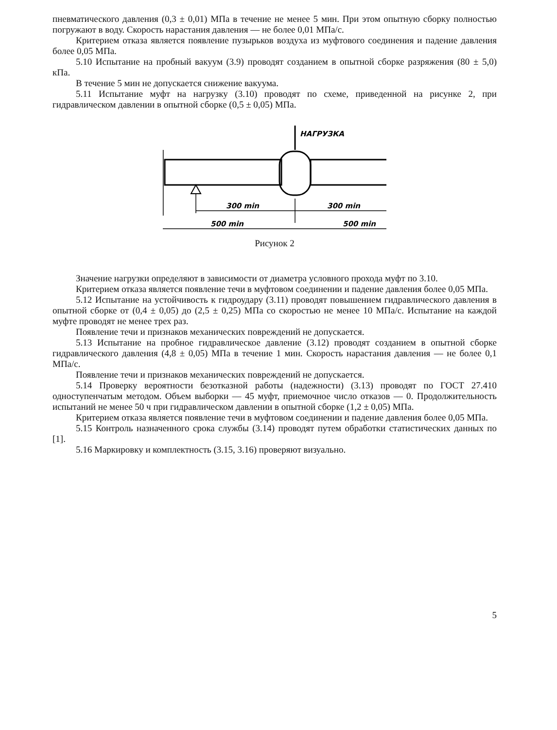пневматического давления (0,3 ± 0,01) МПа в течение не менее 5 мин. При этом опытную сборку полностью погружают в воду. Скорость нарастания давления — не более 0,01 МПа/с.
Критерием отказа является появление пузырьков воздуха из муфтового соединения и падение давления более 0,05 МПа.
5.10 Испытание на пробный вакуум (3.9) проводят созданием в опытной сборке разряжения (80 ± 5,0) кПа.
В течение 5 мин не допускается снижение вакуума.
5.11 Испытание муфт на нагрузку (3.10) проводят по схеме, приведенной на рисунке 2, при гидравлическом давлении в опытной сборке (0,5 ± 0,05) МПа.
НАГРУЗКА
300 min
300 min
500 min
500 min
Рисунок 2
Значение нагрузки определяют в зависимости от диаметра условного прохода муфт по 3.10.
Критерием отказа является появление течи в муфтовом соединении и падение давления более 0,05 МПа.
5.12 Испытание на устойчивость к гидроудару (3.11) проводят повышением гидравлического давления в опытной сборке от (0,4 ± 0,05) до (2,5 ± 0,25) МПа со скоростью не менее 10 МПа/с. Испытание на каждой муфте проводят не менее трех раз.
Появление течи и признаков механических повреждений не допускается.
5.13 Испытание на пробное гидравлическое давление (3.12) проводят созданием в опытной сборке гидравлического давления (4,8 ± 0,05) МПа в течение 1 мин. Скорость нарастания давления — не более 0,1 МПа/с.
Появление течи и признаков механических повреждений не допускается.
5.14 Проверку вероятности безотказной работы (надежности) (3.13) проводят по ГОСТ 27.410 одноступенчатым методом. Объем выборки — 45 муфт, приемочное число отказов — 0. Продолжительность испытаний не менее 50 ч при гидравлическом давлении в опытной сборке (1,2 ± 0,05) МПа.
Критерием отказа является появление течи в муфтовом соединении и падение давления более 0,05 МПа.
5.15 Контроль назначенного срока службы (3.14) проводят путем обработки статистических данных по [1].
5.16 Маркировку и комплектность (3.15, 3.16) проверяют визуально.
5